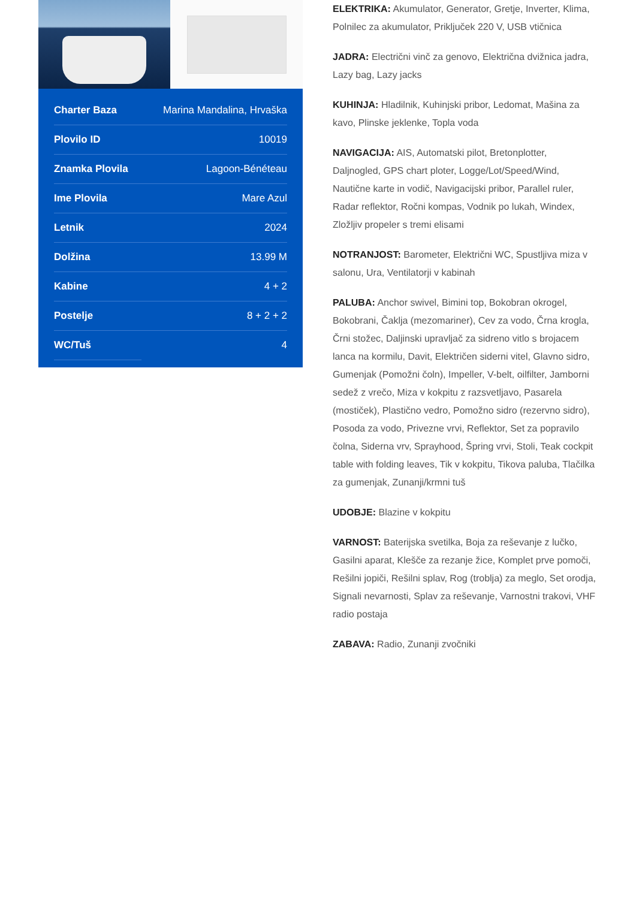| Charter Baza | Marina Mandalina, Hrvaška |
| Plovilo ID | 10019 |
| Znamka Plovila | Lagoon-Bénéteau |
| Ime Plovila | Mare Azul |
| Letnik | 2024 |
| Dolžina | 13.99 M |
| Kabine | 4 + 2 |
| Postelje | 8 + 2 + 2 |
| WC/Tuš | 4 |
ELEKTRIKA: Akumulator, Generator, Gretje, Inverter, Klima, Polnilec za akumulator, Priključek 220 V, USB vtičnica
JADRA: Electrični vinč za genovo, Električna dvižnica jadra, Lazy bag, Lazy jacks
KUHINJA: Hladilnik, Kuhinjski pribor, Ledomat, Mašina za kavo, Plinske jeklenke, Topla voda
NAVIGACIJA: AIS, Automatski pilot, Bretonplotter, Daljnogled, GPS chart ploter, Logge/Lot/Speed/Wind, Nautične karte in vodič, Navigacijski pribor, Parallel ruler, Radar reflektor, Ročni kompas, Vodnik po lukah, Windex, Zložljiv propeler s tremi elisami
NOTRANJOST: Barometer, Električni WC, Spustljiva miza v salonu, Ura, Ventilatorji v kabinah
PALUBA: Anchor swivel, Bimini top, Bokobran okrogel, Bokobrani, Čaklja (mezomariner), Cev za vodo, Črna krogla, Črni stožec, Daljinski upravljač za sidreno vitlo s brojacem lanca na kormilu, Davit, Električen siderni vitel, Glavno sidro, Gumenjak (Pomožni čoln), Impeller, V-belt, oilfilter, Jamborni sedež z vrečo, Miza v kokpitu z razsvetljavo, Pasarela (mostiček), Plastično vedro, Pomožno sidro (rezervno sidro), Posoda za vodo, Privezne vrvi, Reflektor, Set za popravilo čolna, Siderna vrv, Sprayhood, Špring vrvi, Stoli, Teak cockpit table with folding leaves, Tik v kokpitu, Tikova paluba, Tlačilka za gumenjak, Zunanji/krmni tuš
UDOBJE: Blazine v kokpitu
VARNOST: Baterijska svetilka, Boja za reševanje z lučko, Gasilni aparat, Klešče za rezanje žice, Komplet prve pomoči, Rešilni jopiči, Rešilni splav, Rog (troblja) za meglo, Set orodja, Signali nevarnosti, Splav za reševanje, Varnostni trakovi, VHF radio postaja
ZABAVA: Radio, Zunanji zvočniki